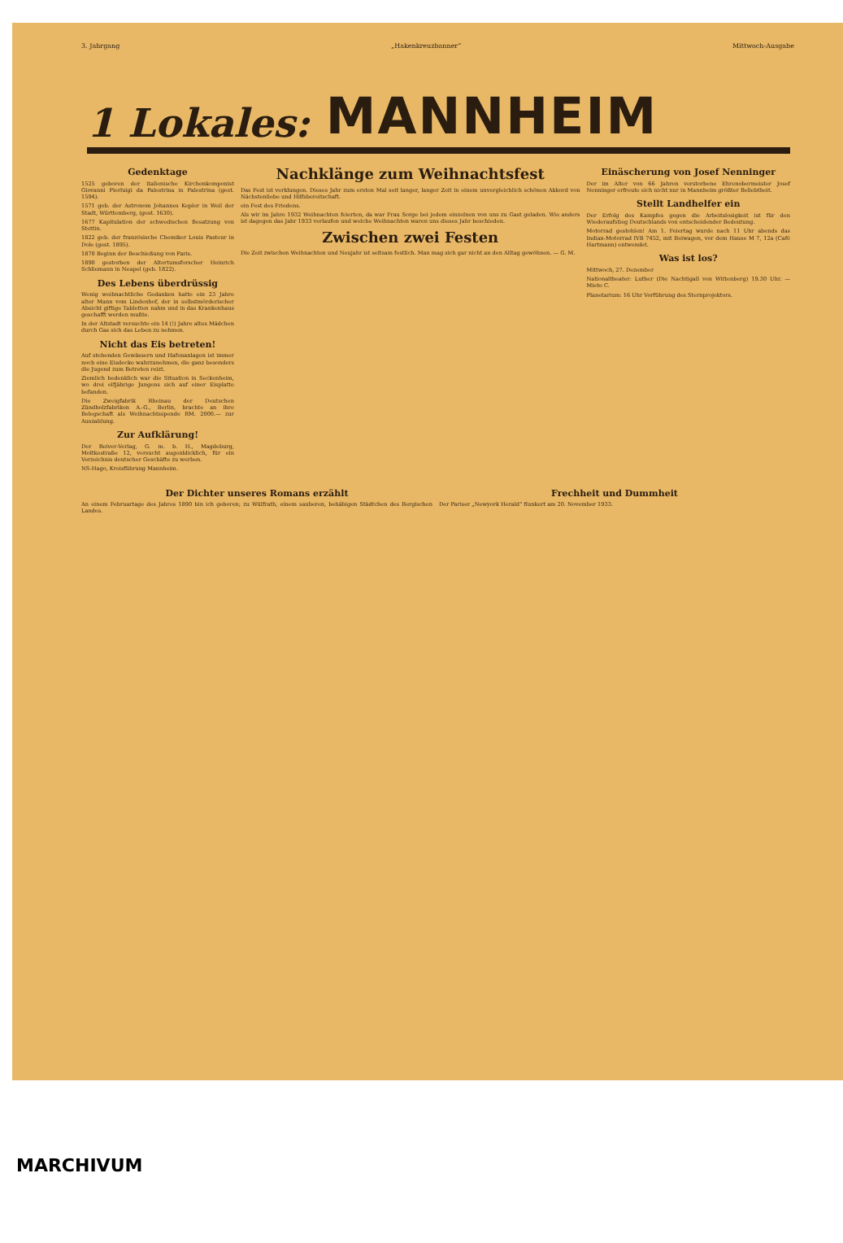3. Jahrgang „Hakenkreuzbanner“Mittwoch-Ausgabe
1 Lokales: MANNHEIM
Gedenktage
1525 geboren der italienische Kirchenkomponist Giovanni Pierluigi da Palestrina in Palestrina (gest. 1594).
1571 geb. der Astronom Johannes Kepler in Weil der Stadt, Württemberg, (gest. 1630).
1677 Kapitulation der schwedischen Besatzung von Stettin.
1822 geb. der französische Chemiker Louis Pasteur in Dole (gest. 1895).
1870 Beginn der Beschießung von Paris.
1890 gestorben der Altertumsforscher Heinrich Schliemann in Neapel (geb. 1822).
Des Lebens überdrüssig
Wenig weihnachtliche Gedanken hatte ein 23 Jahre alter Mann vom Lindenhof, der in selbstmörderischer Absicht giftige Tabletten nahm und in das Krankenhaus geschafft werden mußte.
In der Altstadt versuchte ein 14 (!) Jahre altes Mädchen durch Gas sich das Leben zu nehmen.
Nicht das Eis betreten!
Auf stehenden Gewässern und Hafenanlagen ist immer noch eine Eisdecke wahrzunehmen, die ganz besonders die Jugend zum Betreten reizt.
Ziemlich bedenklich war die Situation in Seckenheim, wo drei elfjährige Jungens sich auf einer Eisplatte befanden.
Die Zweigfabrik Rheinau der Deutschen Zündholzfabriken A.-G., Berlin, brachte an ihre Belegschaft als Weihnachtsspende RM. 2000.— zur Auszahlung.
Zur Aufklärung!
Der Reiver-Verlag, G. m. b. H., Magdeburg, Moltkestraße 12, versucht augenblicklich, für ein Verzeichnis deutscher Geschäfte zu werben.
NS-Hago, Kreisführung Mannheim.
Nachklänge zum Weihnachtsfest
Das Fest ist verklungen. Dieses Jahr zum ersten Mal seit langer, langer Zeit in einem unvergleichlich schönen Akkord von Nächstenliebe und Hilfsbereitschaft.
ein Fest des Friedens.
Als wir im Jahre 1932 Weihnachten feierten, da war Frau Sorge bei jedem einzelnen von uns zu Gast geladen. Wie anders ist dagegen das Jahr 1933 verlaufen und welche Weihnachten waren uns dieses Jahr beschieden.
Zwischen zwei Festen
Die Zeit zwischen Weihnachten und Neujahr ist seltsam festlich. Man mag sich gar nicht an den Alltag gewöhnen. — G. M.
Einäscherung von Josef Nenninger
Der im Alter von 66 Jahren verstorbene Ehrenobermeister Josef Nenninger erfreute sich nicht nur in Mannheim größter Beliebtheit.
Stellt Landhelfer ein
Der Erfolg des Kampfes gegen die Arbeitslosigkeit ist für den Wiederaufstieg Deutschlands von entscheidender Bedeutung.
Motorrad gestohlen! Am 1. Feiertag wurde nach 11 Uhr abends das Indian-Motorrad IVB 7452, mit Beiwagen, vor dem Hause M 7, 12a (Café Hartmann) entwendet.
Was ist los?
Mittwoch, 27. Dezember
Nationaltheater: Luther (Die Nachtigall von Wittenberg) 19.30 Uhr. — Miete C.
Planetarium: 16 Uhr Vorführung des Sternprojektors.
Der Dichter unseres Romans erzählt
An einem Februartage des Jahres 1890 bin ich geboren; zu Wülfrath, einem sauberen, behäbigen Städtchen des Bergischen Landes.
Frechheit und Dummheit
Der Pariser „Newyork Herald“ flunkert am 20. November 1933.
MARCHIVUM